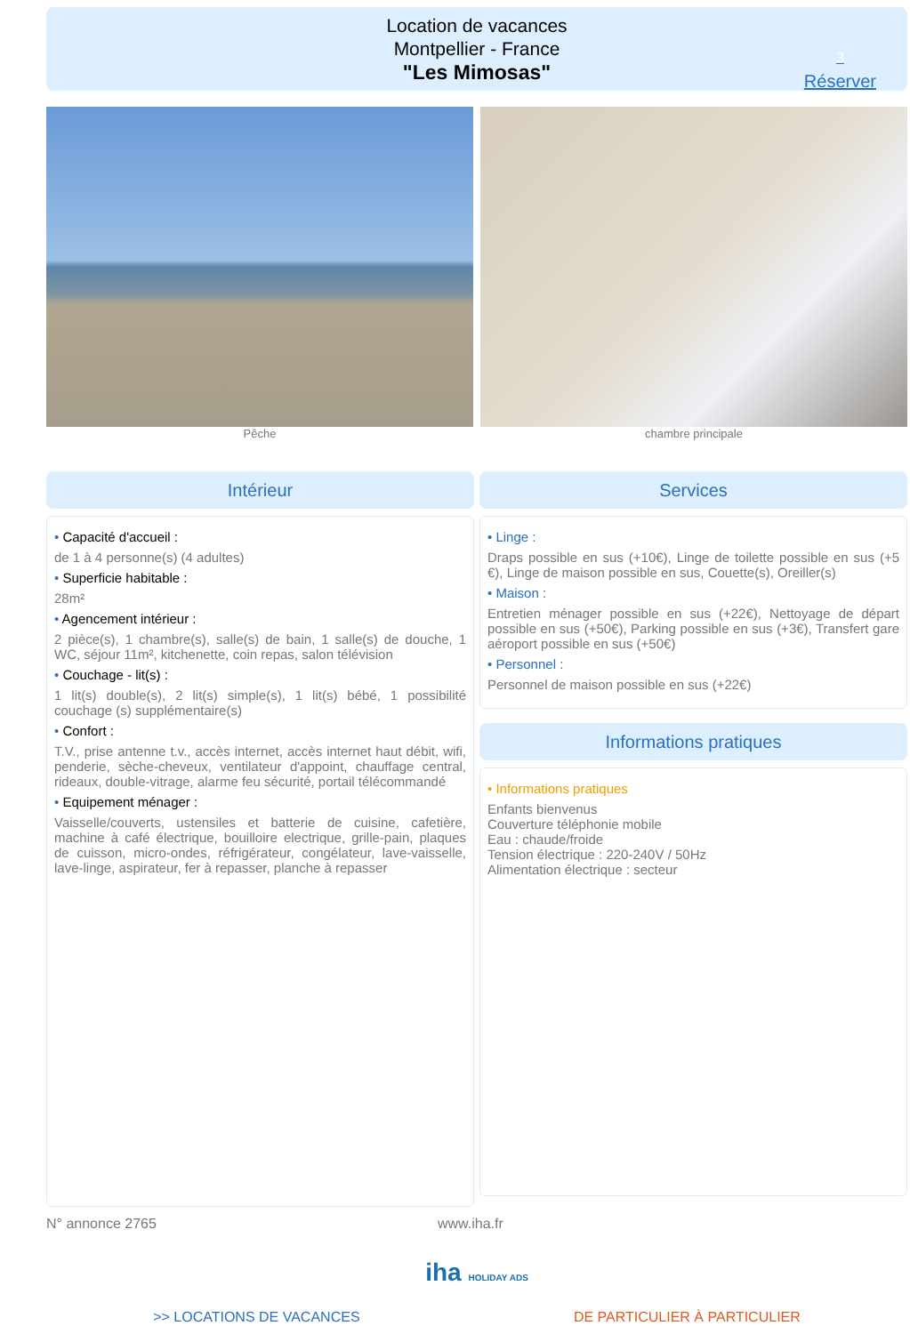Location de vacances
Montpellier - France
"Les Mimosas"
3
Réserver
Pêche chambre principale
Intérieur
• Capacité d'accueil :
de 1 à 4 personne(s) (4 adultes)
• Superficie habitable :
28m²
• Agencement intérieur :
2 pièce(s), 1 chambre(s), salle(s) de bain, 1 salle(s) de douche, 1 WC, séjour 11m², kitchenette, coin repas, salon télévision
• Couchage - lit(s) :
1 lit(s) double(s), 2 lit(s) simple(s), 1 lit(s) bébé, 1 possibilité couchage (s) supplémentaire(s)
• Confort :
T.V., prise antenne t.v., accès internet, accès internet haut débit, wifi, penderie, sèche-cheveux, ventilateur d'appoint, chauffage central, rideaux, double-vitrage, alarme feu sécurité, portail télécommandé
• Equipement ménager :
Vaisselle/couverts, ustensiles et batterie de cuisine, cafetière, machine à café électrique, bouilloire electrique, grille-pain, plaques de cuisson, micro-ondes, réfrigérateur, congélateur, lave-vaisselle, lave-linge, aspirateur, fer à repasser, planche à repasser
Services
• Linge :
Draps possible en sus (+10€), Linge de toilette possible en sus (+5 €), Linge de maison possible en sus, Couette(s), Oreiller(s)
• Maison :
Entretien ménager possible en sus (+22€), Nettoyage de départ possible en sus (+50€), Parking possible en sus (+3€), Transfert gare aéroport possible en sus (+50€)
• Personnel :
Personnel de maison possible en sus (+22€)
Informations pratiques
• Informations pratiques
Enfants bienvenus
Couverture téléphonie mobile
Eau : chaude/froide
Tension électrique : 220-240V / 50Hz
Alimentation électrique : secteur
N° annonce 2765 www.iha.fr
iha HOLIDAY ADS
>> LOCATIONS DE VACANCES DE PARTICULIER À PARTICULIER